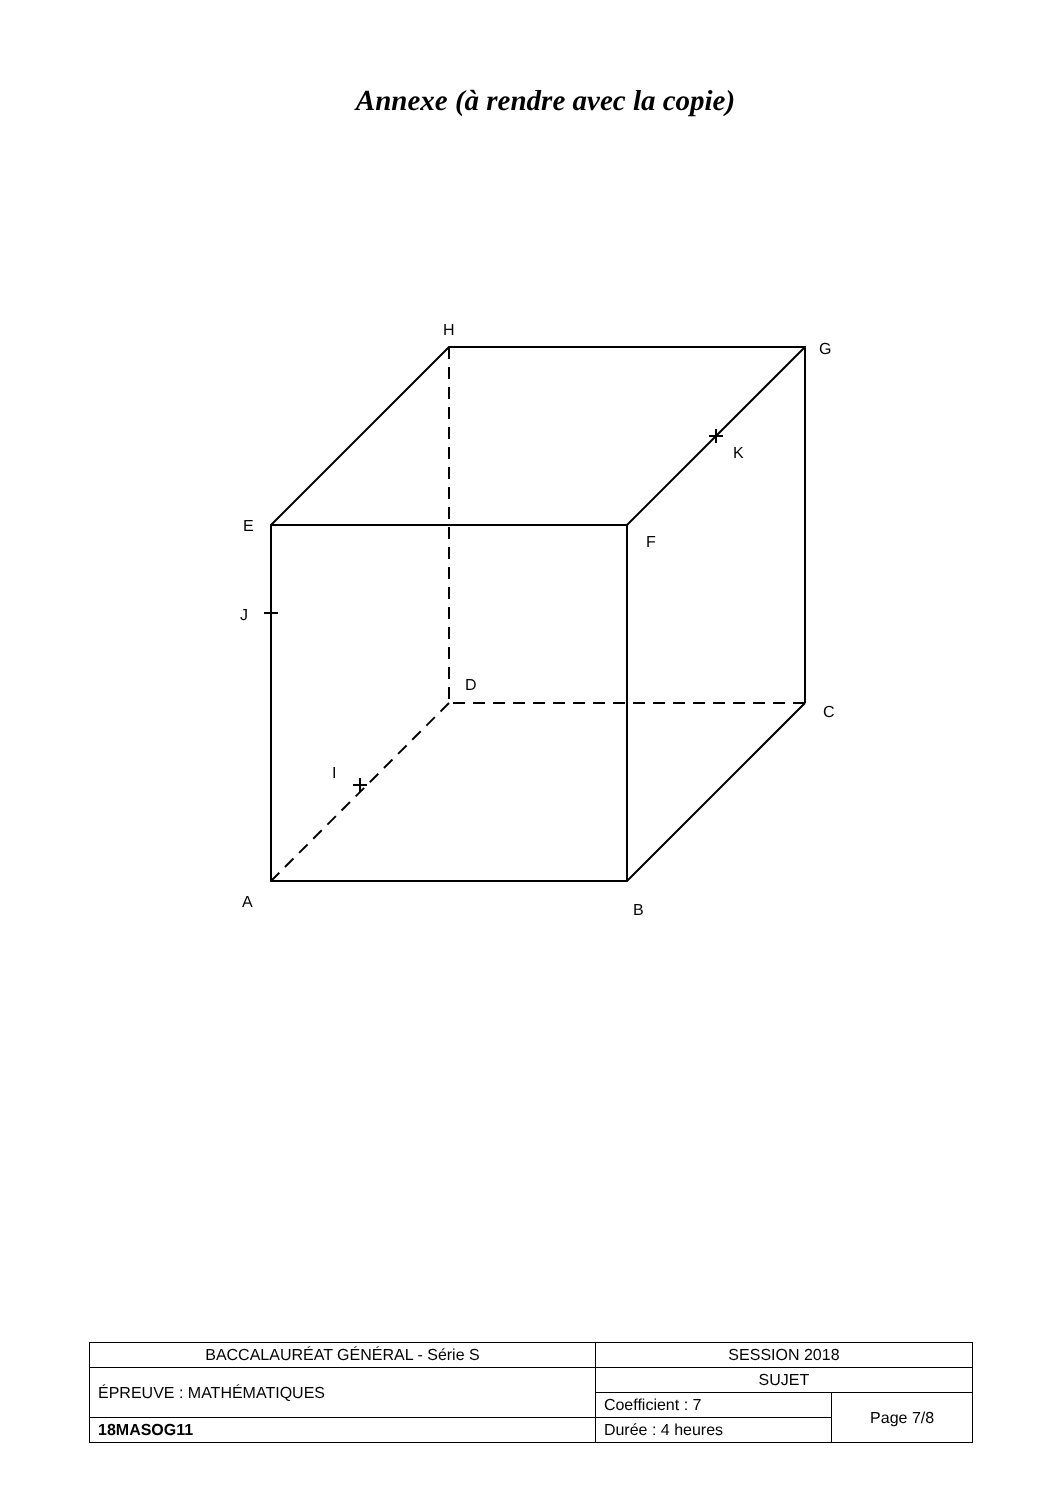Annexe (à rendre avec la copie)
H
G
K
E
F
J
D
C
I
A
B
| BACCALAURÉAT GÉNÉRAL - Série S | SESSION 2018 | |
| ÉPREUVE : MATHÉMATIQUES | SUJET | |
| | Coefficient : 7 | Page 7/8 |
| 18MASOG11 | Durée : 4 heures | |